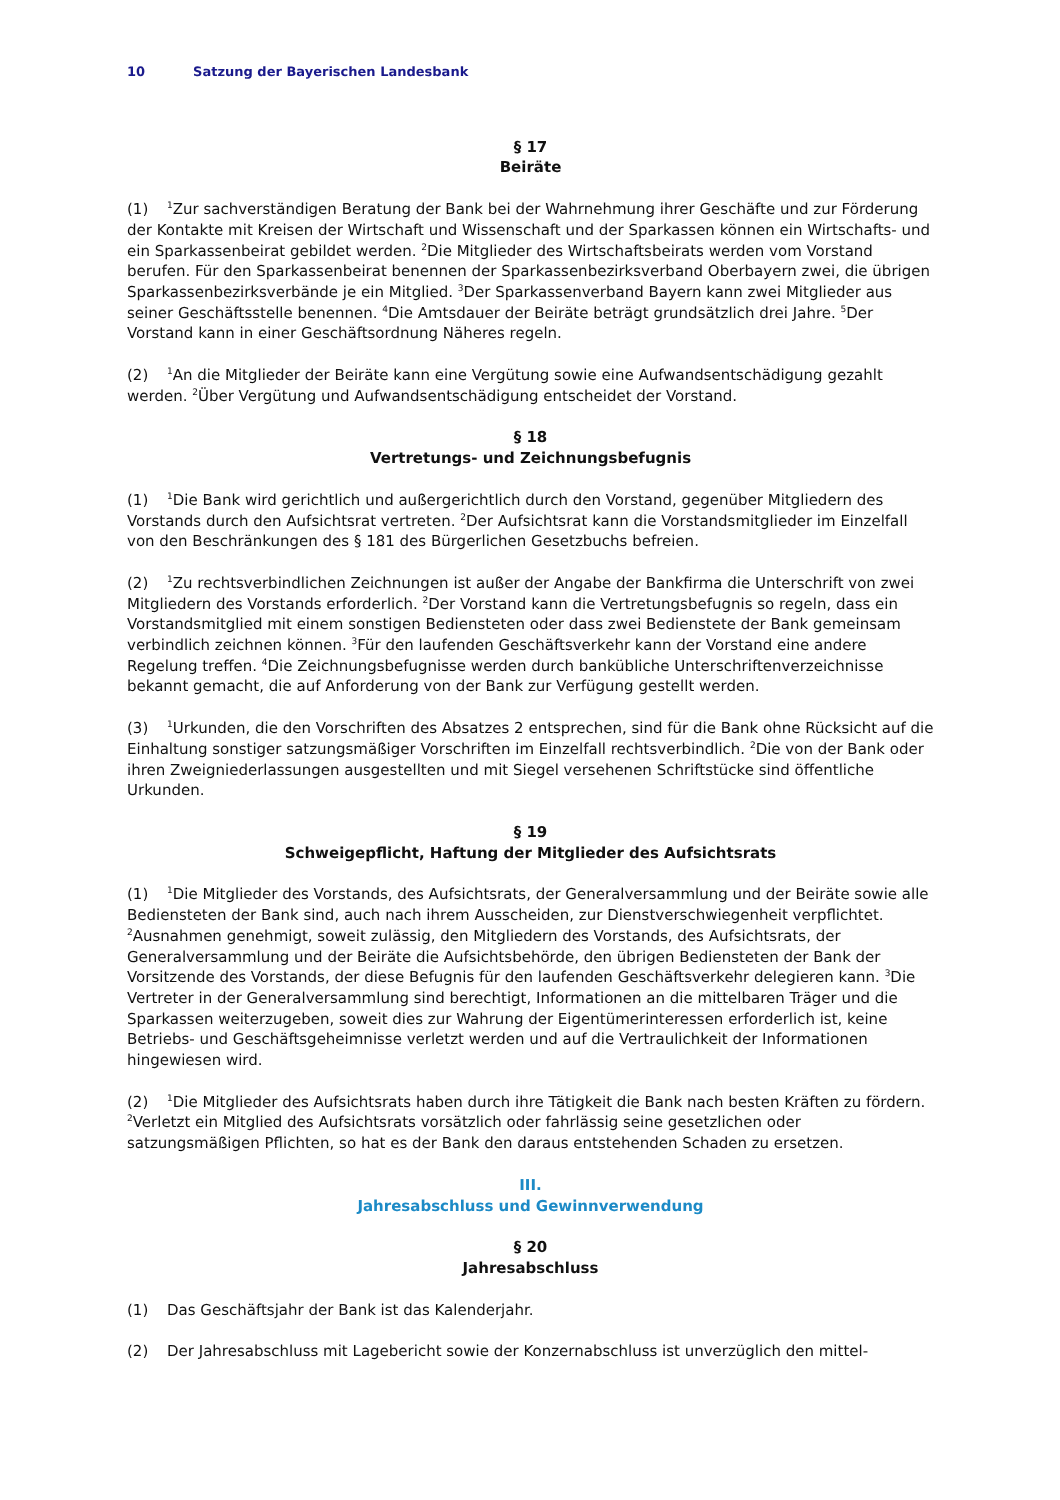10 Satzung der Bayerischen Landesbank
§ 17
Beiräte
(1) <sup>1</sup>Zur sachverständigen Beratung der Bank bei der Wahrnehmung ihrer Geschäfte und zur Förderung der Kontakte mit Kreisen der Wirtschaft und Wissenschaft und der Sparkassen können ein Wirtschafts- und ein Sparkassenbeirat gebildet werden. <sup>2</sup>Die Mitglieder des Wirtschaftsbeirats werden vom Vorstand berufen. Für den Sparkassenbeirat benennen der Sparkassenbezirksverband Oberbayern zwei, die übrigen Sparkassenbezirksverbände je ein Mitglied. <sup>3</sup>Der Sparkassenverband Bayern kann zwei Mitglieder aus seiner Geschäftsstelle benennen. <sup>4</sup>Die Amtsdauer der Beiräte beträgt grundsätzlich drei Jahre. <sup>5</sup>Der Vorstand kann in einer Geschäftsordnung Näheres regeln.
(2) <sup>1</sup>An die Mitglieder der Beiräte kann eine Vergütung sowie eine Aufwandsentschädigung gezahlt werden. <sup>2</sup>Über Vergütung und Aufwandsentschädigung entscheidet der Vorstand.
§ 18
Vertretungs- und Zeichnungsbefugnis
(1) <sup>1</sup>Die Bank wird gerichtlich und außergerichtlich durch den Vorstand, gegenüber Mitgliedern des Vorstands durch den Aufsichtsrat vertreten. <sup>2</sup>Der Aufsichtsrat kann die Vorstandsmitglieder im Einzelfall von den Beschränkungen des § 181 des Bürgerlichen Gesetzbuchs befreien.
(2) <sup>1</sup>Zu rechtsverbindlichen Zeichnungen ist außer der Angabe der Bankfirma die Unterschrift von zwei Mitgliedern des Vorstands erforderlich. <sup>2</sup>Der Vorstand kann die Vertretungsbefugnis so regeln, dass ein Vorstandsmitglied mit einem sonstigen Bediensteten oder dass zwei Bedienstete der Bank gemeinsam verbindlich zeichnen können. <sup>3</sup>Für den laufenden Geschäftsverkehr kann der Vorstand eine andere Regelung treffen. <sup>4</sup>Die Zeichnungsbefugnisse werden durch bankübliche Unterschriftenverzeichnisse bekannt gemacht, die auf Anforderung von der Bank zur Verfügung gestellt werden.
(3) <sup>1</sup>Urkunden, die den Vorschriften des Absatzes 2 entsprechen, sind für die Bank ohne Rücksicht auf die Einhaltung sonstiger satzungsmäßiger Vorschriften im Einzelfall rechtsverbindlich. <sup>2</sup>Die von der Bank oder ihren Zweigniederlassungen ausgestellten und mit Siegel versehenen Schriftstücke sind öffentliche Urkunden.
§ 19
Schweigepflicht, Haftung der Mitglieder des Aufsichtsrats
(1) <sup>1</sup>Die Mitglieder des Vorstands, des Aufsichtsrats, der Generalversammlung und der Beiräte sowie alle Bediensteten der Bank sind, auch nach ihrem Ausscheiden, zur Dienstverschwiegenheit verpflichtet. <sup>2</sup>Ausnahmen genehmigt, soweit zulässig, den Mitgliedern des Vorstands, des Aufsichtsrats, der Generalversammlung und der Beiräte die Aufsichtsbehörde, den übrigen Bediensteten der Bank der Vorsitzende des Vorstands, der diese Befugnis für den laufenden Geschäftsverkehr delegieren kann. <sup>3</sup>Die Vertreter in der Generalversammlung sind berechtigt, Informationen an die mittelbaren Träger und die Sparkassen weiterzugeben, soweit dies zur Wahrung der Eigentümerinteressen erforderlich ist, keine Betriebs- und Geschäftsgeheimnisse verletzt werden und auf die Vertraulichkeit der Informationen hingewiesen wird.
(2) <sup>1</sup>Die Mitglieder des Aufsichtsrats haben durch ihre Tätigkeit die Bank nach besten Kräften zu fördern. <sup>2</sup>Verletzt ein Mitglied des Aufsichtsrats vorsätzlich oder fahrlässig seine gesetzlichen oder satzungsmäßigen Pflichten, so hat es der Bank den daraus entstehenden Schaden zu ersetzen.
III.
Jahresabschluss und Gewinnverwendung
§ 20
Jahresabschluss
(1) Das Geschäftsjahr der Bank ist das Kalenderjahr.
(2) Der Jahresabschluss mit Lagebericht sowie der Konzernabschluss ist unverzüglich den mittel-